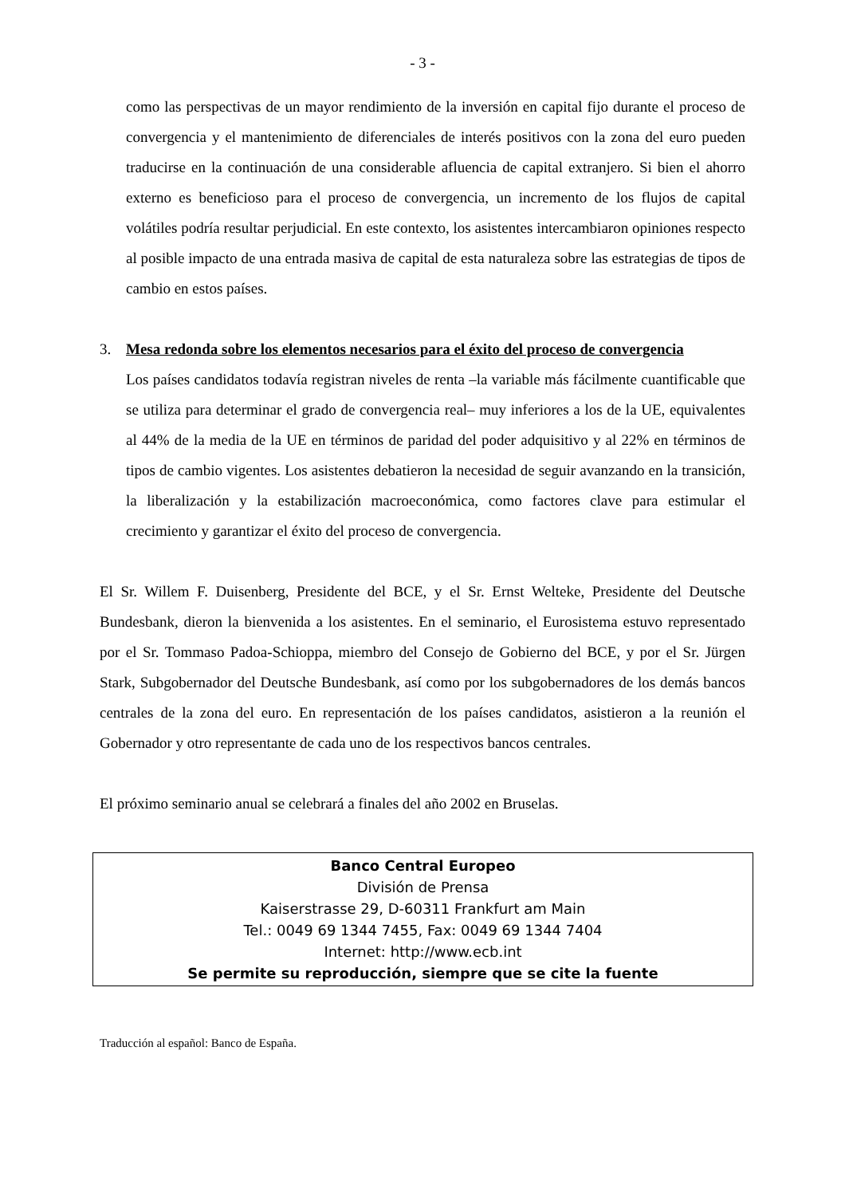- 3 -
como las perspectivas de un mayor rendimiento de la inversión en capital fijo durante el proceso de convergencia y el mantenimiento de diferenciales de interés positivos con la zona del euro pueden traducirse en la continuación de una considerable afluencia de capital extranjero. Si bien el ahorro externo es beneficioso para el proceso de convergencia, un incremento de los flujos de capital volátiles podría resultar perjudicial. En este contexto, los asistentes intercambiaron opiniones respecto al posible impacto de una entrada masiva de capital de esta naturaleza sobre las estrategias de tipos de cambio en estos países.
3. Mesa redonda sobre los elementos necesarios para el éxito del proceso de convergencia
Los países candidatos todavía registran niveles de renta –la variable más fácilmente cuantificable que se utiliza para determinar el grado de convergencia real– muy inferiores a los de la UE, equivalentes al 44% de la media de la UE en términos de paridad del poder adquisitivo y al 22% en términos de tipos de cambio vigentes. Los asistentes debatieron la necesidad de seguir avanzando en la transición, la liberalización y la estabilización macroeconómica, como factores clave para estimular el crecimiento y garantizar el éxito del proceso de convergencia.
El Sr. Willem F. Duisenberg, Presidente del BCE, y el Sr. Ernst Welteke, Presidente del Deutsche Bundesbank, dieron la bienvenida a los asistentes. En el seminario, el Eurosistema estuvo representado por el Sr. Tommaso Padoa-Schioppa, miembro del Consejo de Gobierno del BCE, y por el Sr. Jürgen Stark, Subgobernador del Deutsche Bundesbank, así como por los subgobernadores de los demás bancos centrales de la zona del euro. En representación de los países candidatos, asistieron a la reunión el Gobernador y otro representante de cada uno de los respectivos bancos centrales.
El próximo seminario anual se celebrará a finales del año 2002 en Bruselas.
Banco Central Europeo
División de Prensa
Kaiserstrasse 29, D-60311 Frankfurt am Main
Tel.: 0049 69 1344 7455, Fax: 0049 69 1344 7404
Internet: http://www.ecb.int
Se permite su reproducción, siempre que se cite la fuente
Traducción al español: Banco de España.